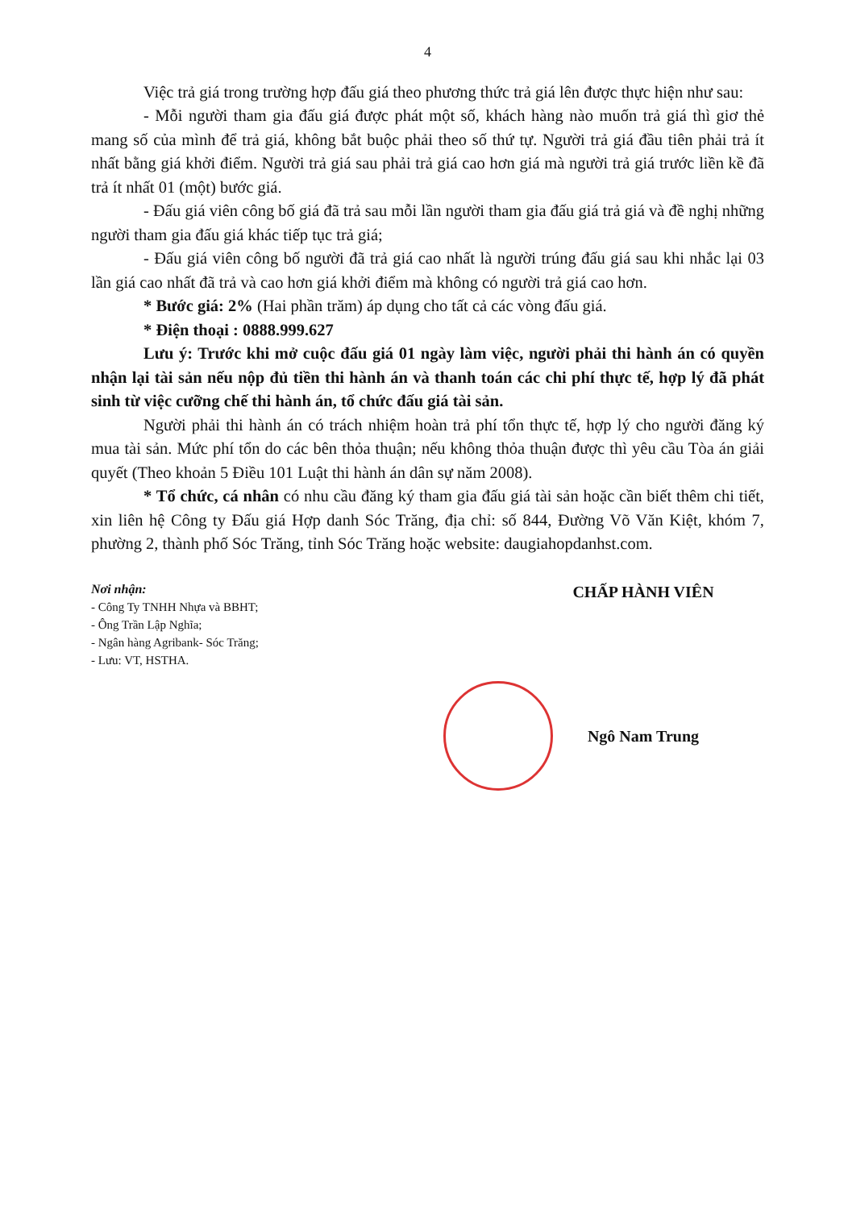4
Việc trả giá trong trường hợp đấu giá theo phương thức trả giá lên được thực hiện như sau:
- Mỗi người tham gia đấu giá được phát một số, khách hàng nào muốn trả giá thì giơ thẻ mang số của mình để trả giá, không bắt buộc phải theo số thứ tự. Người trả giá đầu tiên phải trả ít nhất bằng giá khởi điểm. Người trả giá sau phải trả giá cao hơn giá mà người trả giá trước liền kề đã trả ít nhất 01 (một) bước giá.
- Đấu giá viên công bố giá đã trả sau mỗi lần người tham gia đấu giá trả giá và đề nghị những người tham gia đấu giá khác tiếp tục trả giá;
- Đấu giá viên công bố người đã trả giá cao nhất là người trúng đấu giá sau khi nhắc lại 03 lần giá cao nhất đã trả và cao hơn giá khởi điểm mà không có người trả giá cao hơn.
* Bước giá: 2% (Hai phần trăm) áp dụng cho tất cả các vòng đấu giá.
* Điện thoại : 0888.999.627
Lưu ý: Trước khi mở cuộc đấu giá 01 ngày làm việc, người phải thi hành án có quyền nhận lại tài sản nếu nộp đủ tiền thi hành án và thanh toán các chi phí thực tế, hợp lý đã phát sinh từ việc cưỡng chế thi hành án, tổ chức đấu giá tài sản.
Người phải thi hành án có trách nhiệm hoàn trả phí tổn thực tế, hợp lý cho người đăng ký mua tài sản. Mức phí tổn do các bên thỏa thuận; nếu không thỏa thuận được thì yêu cầu Tòa án giải quyết (Theo khoản 5 Điều 101 Luật thi hành án dân sự năm 2008).
* Tổ chức, cá nhân có nhu cầu đăng ký tham gia đấu giá tài sản hoặc cần biết thêm chi tiết, xin liên hệ Công ty Đấu giá Hợp danh Sóc Trăng, địa chỉ: số 844, Đường Võ Văn Kiệt, khóm 7, phường 2, thành phố Sóc Trăng, tỉnh Sóc Trăng hoặc website: daugiahopdanhst.com.
Nơi nhận:
- Công Ty TNHH Nhựa và BBHT;
- Ông Trần Lập Nghĩa;
- Ngân hàng Agribank- Sóc Trăng;
- Lưu: VT, HSTHA.
CHẤP HÀNH VIÊN
Ngô Nam Trung